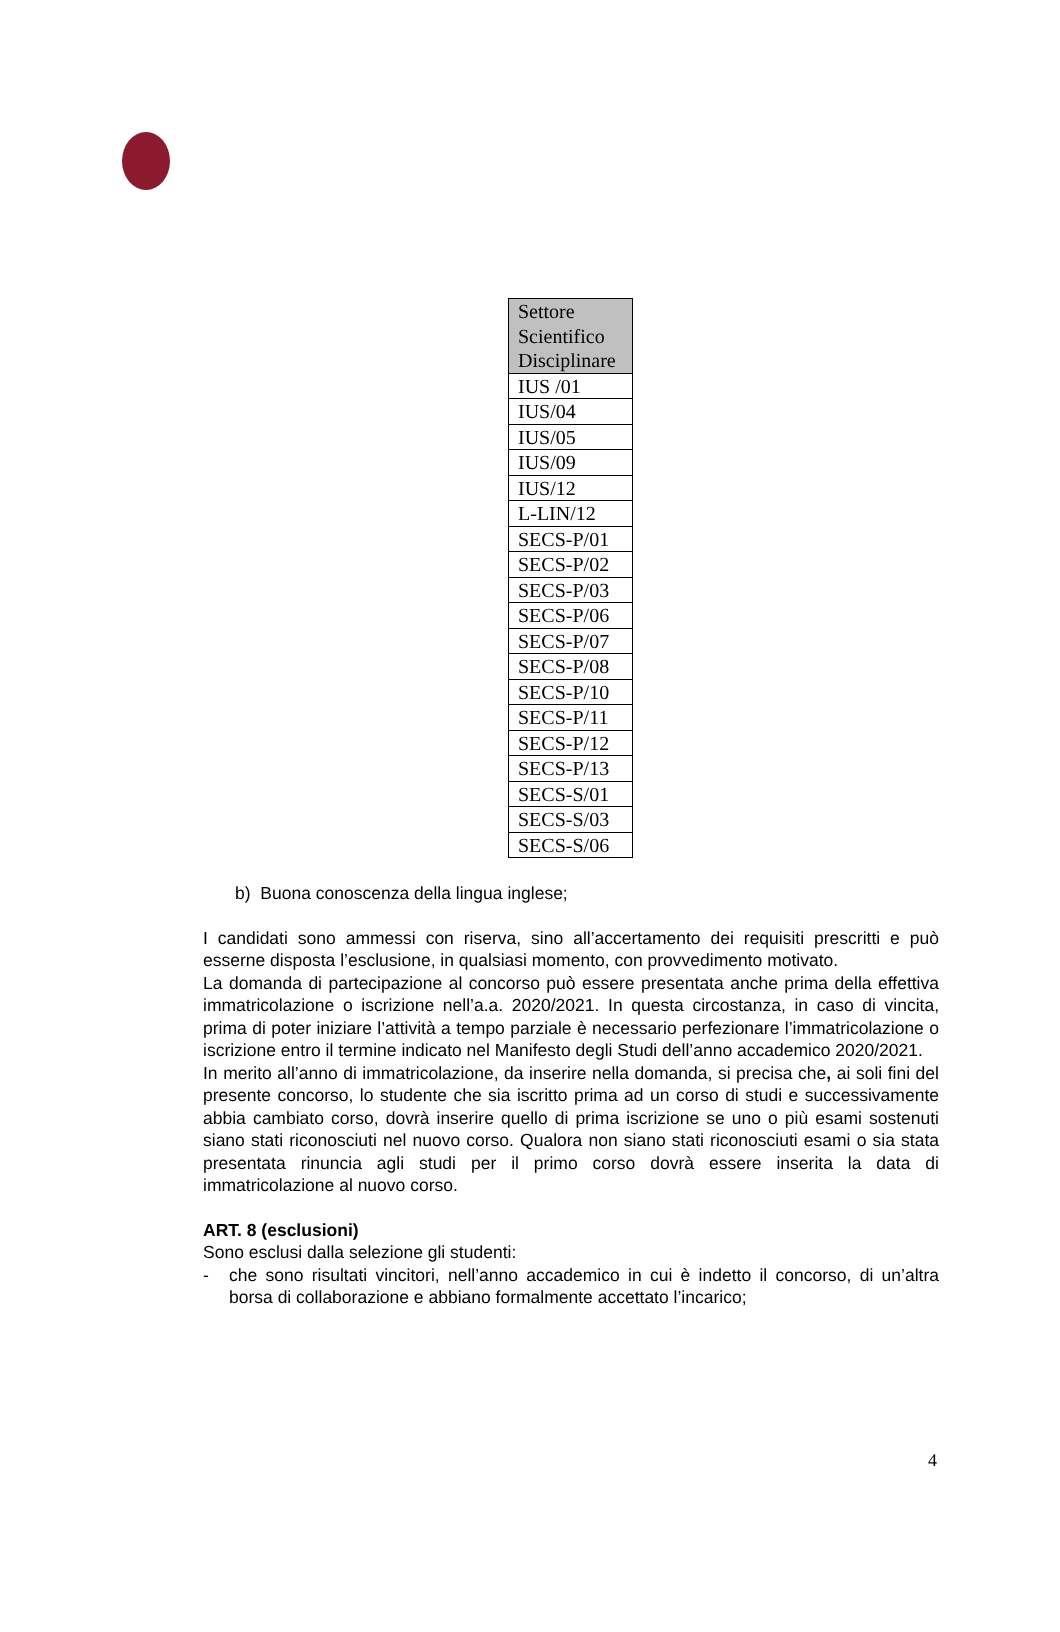| Settore Scientifico Disciplinare |
| --- |
| IUS /01 |
| IUS/04 |
| IUS/05 |
| IUS/09 |
| IUS/12 |
| L-LIN/12 |
| SECS-P/01 |
| SECS-P/02 |
| SECS-P/03 |
| SECS-P/06 |
| SECS-P/07 |
| SECS-P/08 |
| SECS-P/10 |
| SECS-P/11 |
| SECS-P/12 |
| SECS-P/13 |
| SECS-S/01 |
| SECS-S/03 |
| SECS-S/06 |
b) Buona conoscenza della lingua inglese;
I candidati sono ammessi con riserva, sino all’accertamento dei requisiti prescritti e può esserne disposta l’esclusione, in qualsiasi momento, con provvedimento motivato.
La domanda di partecipazione al concorso può essere presentata anche prima della effettiva immatricolazione o iscrizione nell’a.a. 2020/2021. In questa circostanza, in caso di vincita, prima di poter iniziare l’attività a tempo parziale è necessario perfezionare l’immatricolazione o iscrizione entro il termine indicato nel Manifesto degli Studi dell’anno accademico 2020/2021.
In merito all’anno di immatricolazione, da inserire nella domanda, si precisa che, ai soli fini del presente concorso, lo studente che sia iscritto prima ad un corso di studi e successivamente abbia cambiato corso, dovrà inserire quello di prima iscrizione se uno o più esami sostenuti siano stati riconosciuti nel nuovo corso. Qualora non siano stati riconosciuti esami o sia stata presentata rinuncia agli studi per il primo corso dovrà essere inserita la data di immatricolazione al nuovo corso.
ART. 8 (esclusioni)
Sono esclusi dalla selezione gli studenti:
- che sono risultati vincitori, nell’anno accademico in cui è indetto il concorso, di un’altra borsa di collaborazione e abbiano formalmente accettato l’incarico;
4